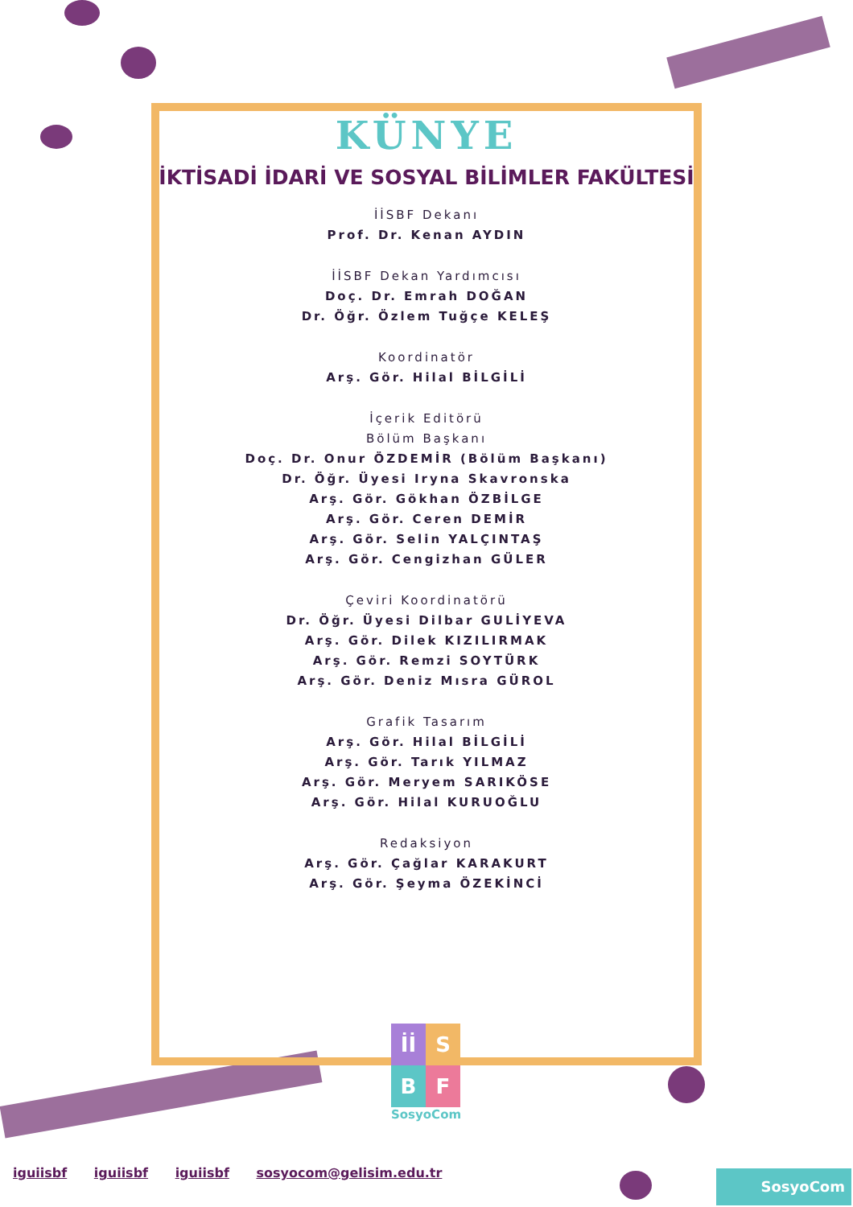KÜNYE
İKTİSADİ İDARİ VE SOSYAL BİLİMLER FAKÜLTESİ
İİSBF Dekanı
Prof. Dr. Kenan AYDIN
İİSBF Dekan Yardımcısı
Doç. Dr. Emrah DOĞAN
Dr. Öğr. Özlem Tuğçe KELEŞ
Koordinatör
Arş. Gör. Hilal BİLGİLİ
İçerik Editörü
Bölüm Başkanı
Doç. Dr. Onur ÖZDEMİR (Bölüm Başkanı)
Dr. Öğr. Üyesi Iryna Skavronska
Arş. Gör. Gökhan ÖZBİLGE
Arş. Gör. Ceren DEMİR
Arş. Gör. Selin YALÇINTAŞ
Arş. Gör. Cengizhan GÜLER
Çeviri Koordinatörü
Dr. Öğr. Üyesi Dilbar GULİYEVA
Arş. Gör. Dilek KIZILIRMAK
Arş. Gör. Remzi SOYTÜRK
Arş. Gör. Deniz Mısra GÜROL
Grafik Tasarım
Arş. Gör. Hilal BİLGİLİ
Arş. Gör. Tarık YILMAZ
Arş. Gör. Meryem SARIKÖSE
Arş. Gör. Hilal KURUOĞLU
Redaksiyon
Arş. Gör. Çağlar KARAKURT
Arş. Gör. Şeyma ÖZEKİNCİ
İİ
S
B
F
SosyoCom
iguiisbf iguiisbf iguiisbf sosyocom@gelisim.edu.tr
SosyoCom